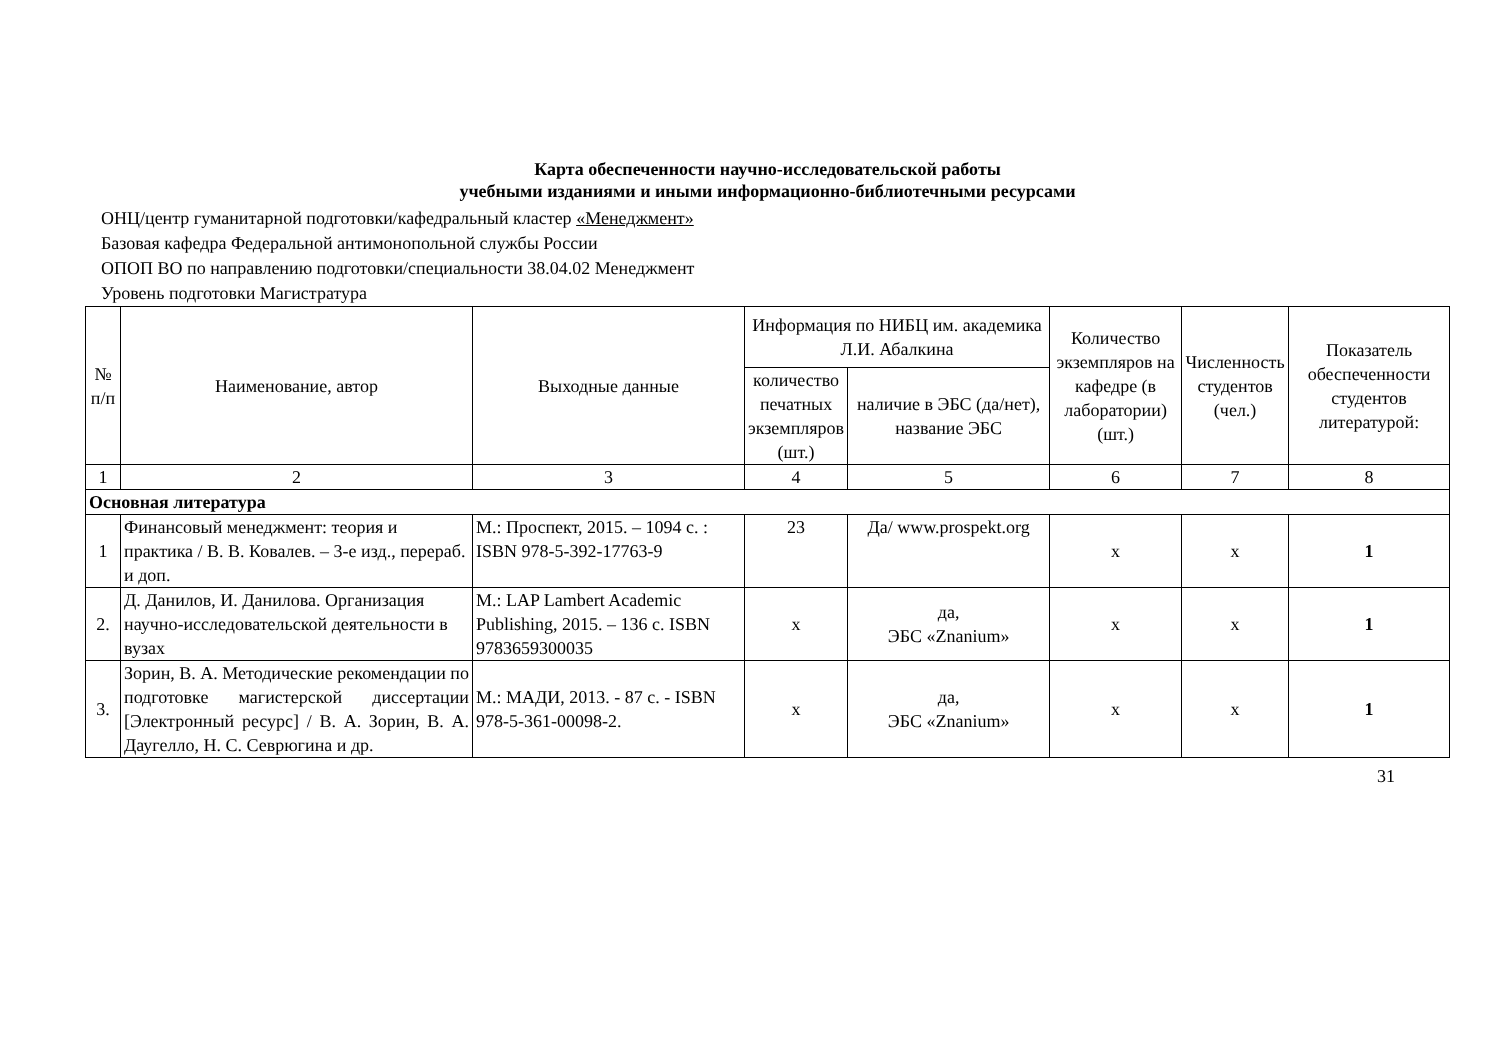Карта обеспеченности научно-исследовательской работы
учебными изданиями и иными информационно-библиотечными ресурсами
ОНЦ/центр гуманитарной подготовки/кафедральный кластер «Менеджмент»
Базовая кафедра Федеральной антимонопольной службы России
ОПОП ВО по направлению подготовки/специальности 38.04.02 Менеджмент
Уровень подготовки Магистратура
| № п/п | Наименование, автор | Выходные данные | Информация по НИБЦ им. академика Л.И. Абалкина | | Количество экземпляров на кафедре (в лаборатории) (шт.) | Численность студентов (чел.) | Показатель обеспеченности студентов литературой: |
| --- | --- | --- | --- | --- | --- | --- | --- |
| | | | количество печатных экземпляров (шт.) | наличие в ЭБС (да/нет), название ЭБС | | | |
| 1 | 2 | 3 | 4 | 5 | 6 | 7 | 8 |
| Основная литература | | | | | | | |
| 1 | Финансовый менеджмент: теория и практика / В. В. Ковалев. – 3-е изд., перераб. и доп. | М.: Проспект, 2015. – 1094 с. : ISBN 978-5-392-17763-9 | 23 | Да/ www.prospekt.org | x | x | 1 |
| 2. | Д. Данилов, И. Данилова. Организация научно-исследовательской деятельности в вузах | М.: LAP Lambert Academic Publishing, 2015. – 136 с. ISBN 9783659300035 | x | да, ЭБС «Znanium» | x | x | 1 |
| 3. | Зорин, В. А. Методические рекомендации по подготовке магистерской диссертации [Электронный ресурс] / В. А. Зорин, В. А. Даугелло, Н. С. Севрюгина и др. | М.: МАДИ, 2013. - 87 с. - ISBN 978-5-361-00098-2. | x | да, ЭБС «Znanium» | x | x | 1 |
31